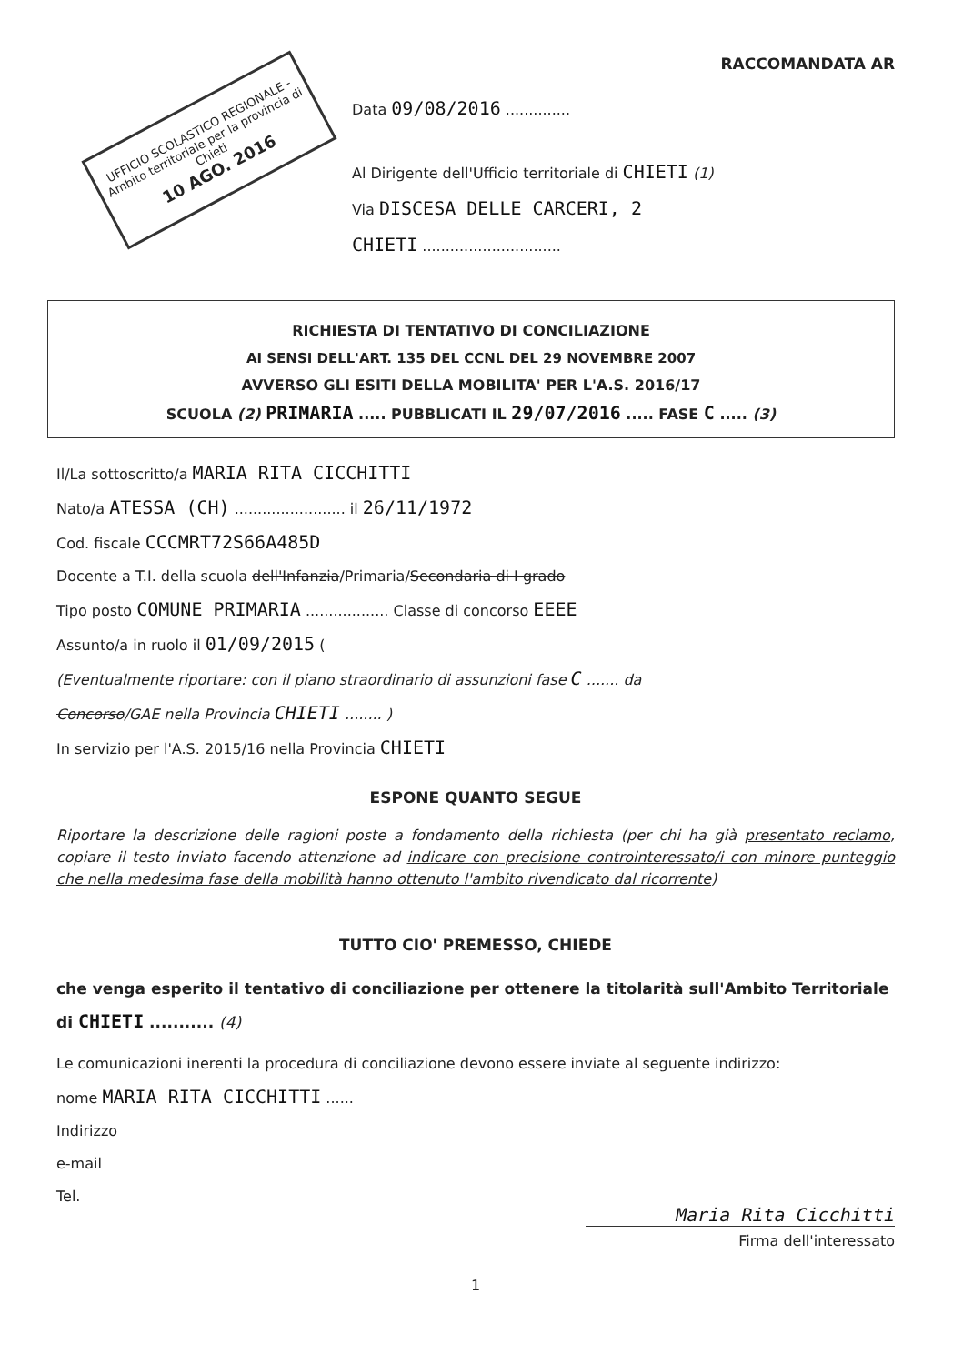UFFICIO SCOLASTICO REGIONALE - Ambito territoriale per la provincia di Chieti
10 AGO. 2016
RACCOMANDATA AR
Data 09/08/2016 ..............
Al Dirigente dell'Ufficio territoriale di CHIETI (1)
Via DISCESA DELLE CARCERI, 2
CHIETI ..............................
RICHIESTA DI TENTATIVO DI CONCILIAZIONE
AI SENSI DELL'ART. 135 DEL CCNL DEL 29 NOVEMBRE 2007
AVVERSO GLI ESITI DELLA MOBILITA' PER L'A.S. 2016/17
SCUOLA (2) PRIMARIA ..... PUBBLICATI IL 29/07/2016 ..... FASE C ..... (3)
Il/La sottoscritto/a MARIA RITA CICCHITTI
Nato/a ATESSA (CH) ........................ il 26/11/1972
Cod. fiscale CCCMRT72S66A485D
Docente a T.I. della scuola dell'Infanzia/Primaria/Secondaria di I grado
Tipo posto COMUNE PRIMARIA .................. Classe di concorso EEEE
Assunto/a in ruolo il 01/09/2015 (
(Eventualmente riportare: con il piano straordinario di assunzioni fase C ....... da
Concorso/GAE nella Provincia CHIETI ........ )
In servizio per l'A.S. 2015/16 nella Provincia CHIETI
ESPONE QUANTO SEGUE
Riportare la descrizione delle ragioni poste a fondamento della richiesta (per chi ha già presentato reclamo, copiare il testo inviato facendo attenzione ad indicare con precisione controinteressato/i con minore punteggio che nella medesima fase della mobilità hanno ottenuto l'ambito rivendicato dal ricorrente)
TUTTO CIO' PREMESSO, CHIEDE
che venga esperito il tentativo di conciliazione per ottenere la titolarità sull'Ambito Territoriale di CHIETI ........... (4)
Le comunicazioni inerenti la procedura di conciliazione devono essere inviate al seguente indirizzo:
nome MARIA RITA CICCHITTI ......
Indirizzo
e-mail
Tel.
Maria Rita Cicchitti
Firma dell'interessato
1